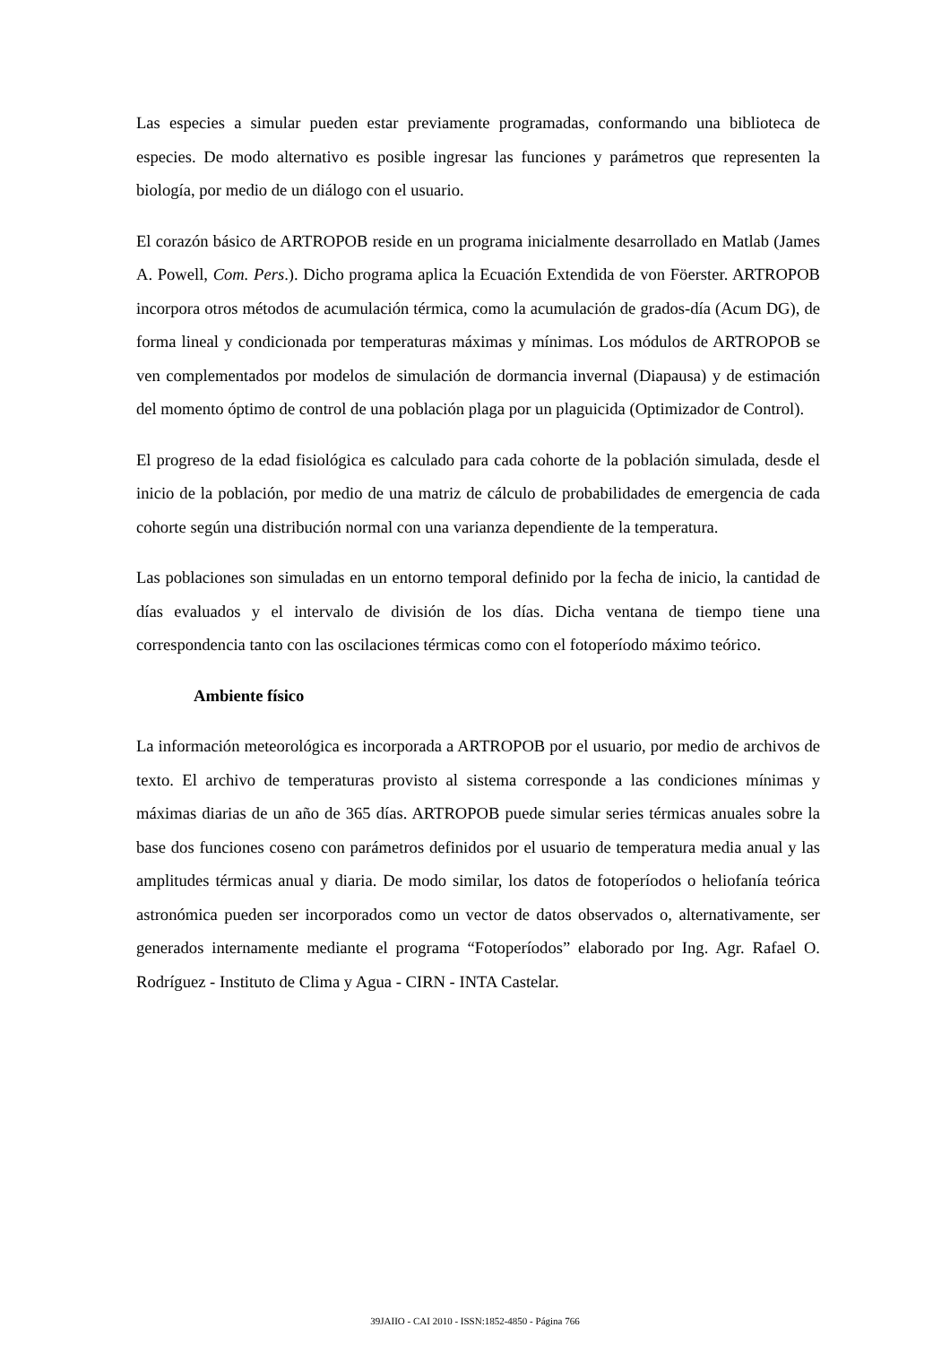Las especies a simular pueden estar previamente programadas, conformando una biblioteca de especies. De modo alternativo es posible ingresar las funciones y parámetros que representen la biología, por medio de un diálogo con el usuario.
El corazón básico de ARTROPOB reside en un programa inicialmente desarrollado en Matlab (James A. Powell, Com. Pers.). Dicho programa aplica la Ecuación Extendida de von Föerster. ARTROPOB incorpora otros métodos de acumulación térmica, como la acumulación de grados-día (Acum DG), de forma lineal y condicionada por temperaturas máximas y mínimas. Los módulos de ARTROPOB se ven complementados por modelos de simulación de dormancia invernal (Diapausa) y de estimación del momento óptimo de control de una población plaga por un plaguicida (Optimizador de Control).
El progreso de la edad fisiológica es calculado para cada cohorte de la población simulada, desde el inicio de la población, por medio de una matriz de cálculo de probabilidades de emergencia de cada cohorte según una distribución normal con una varianza dependiente de la temperatura.
Las poblaciones son simuladas en un entorno temporal definido por la fecha de inicio, la cantidad de días evaluados y el intervalo de división de los días. Dicha ventana de tiempo tiene una correspondencia tanto con las oscilaciones térmicas como con el fotoperíodo máximo teórico.
Ambiente físico
La información meteorológica es incorporada a ARTROPOB por el usuario, por medio de archivos de texto. El archivo de temperaturas provisto al sistema corresponde a las condiciones mínimas y máximas diarias de un año de 365 días. ARTROPOB puede simular series térmicas anuales sobre la base dos funciones coseno con parámetros definidos por el usuario de temperatura media anual y las amplitudes térmicas anual y diaria. De modo similar, los datos de fotoperíodos o heliofanía teórica astronómica pueden ser incorporados como un vector de datos observados o, alternativamente, ser generados internamente mediante el programa “Fotoperíodos” elaborado por Ing. Agr. Rafael O. Rodríguez - Instituto de Clima y Agua - CIRN - INTA Castelar.
39JAIIO - CAI 2010 - ISSN:1852-4850 - Página 766